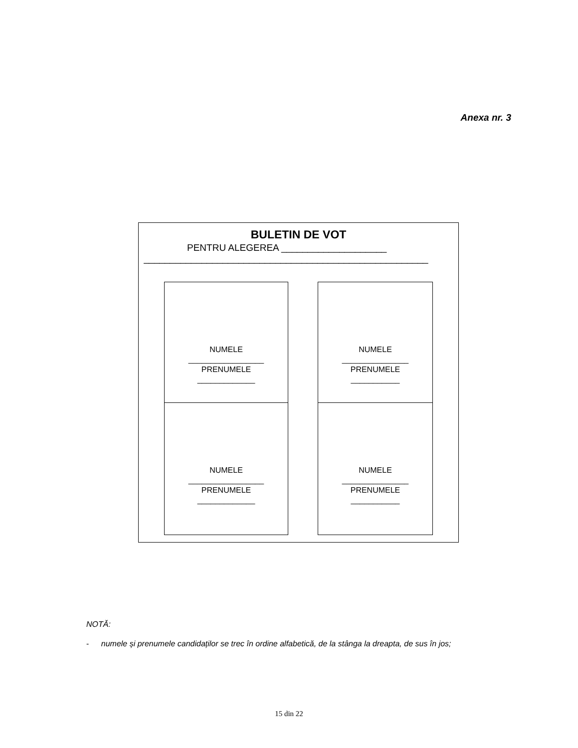Anexa nr. 3
BULETIN DE VOT
PENTRU ALEGEREA ____________________
______________________________________________________
NUMELE
_________________
PRENUMELE
_____________
NUMELE
_________________
PRENUMELE
_____________
NUMELE
_______________
PRENUMELE
___________
NUMELE
_______________
PRENUMELE
___________
NOTĂ:
- numele și prenumele candidaților se trec în ordine alfabetică, de la stânga la dreapta, de sus în jos;
15 din 22